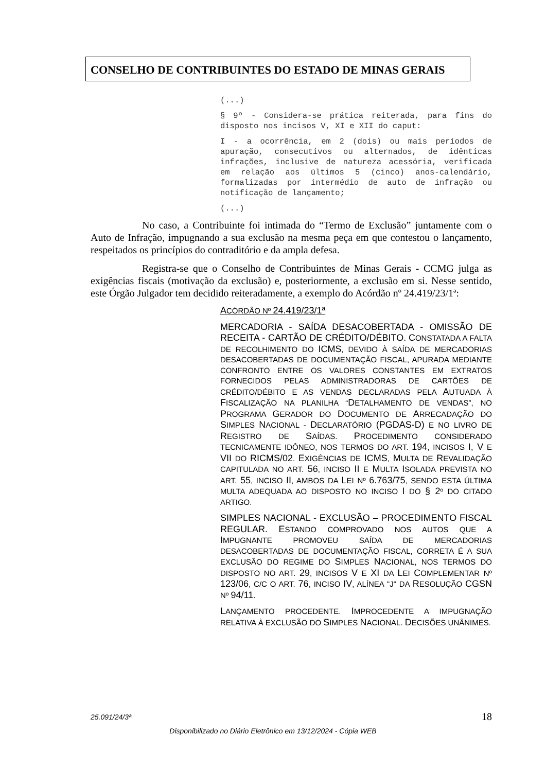CONSELHO DE CONTRIBUINTES DO ESTADO DE MINAS GERAIS
(...)
§ 9º - Considera-se prática reiterada, para fins do disposto nos incisos V, XI e XII do caput:
I - a ocorrência, em 2 (dois) ou mais períodos de apuração, consecutivos ou alternados, de idênticas infrações, inclusive de natureza acessória, verificada em relação aos últimos 5 (cinco) anos-calendário, formalizadas por intermédio de auto de infração ou notificação de lançamento;
(...)
No caso, a Contribuinte foi intimada do “Termo de Exclusão” juntamente com o Auto de Infração, impugnando a sua exclusão na mesma peça em que contestou o lançamento, respeitados os princípios do contraditório e da ampla defesa.
Registra-se que o Conselho de Contribuintes de Minas Gerais - CCMG julga as exigências fiscais (motivação da exclusão) e, posteriormente, a exclusão em si. Nesse sentido, este Órgão Julgador tem decidido reiteradamente, a exemplo do Acórdão nº 24.419/23/1ª:
ACÓRDÃO Nº 24.419/23/1ª
MERCADORIA - SAÍDA DESACOBERTADA - OMISSÃO DE RECEITA - CARTÃO DE CRÉDITO/DÉBITO. CONSTATADA A FALTA DE RECOLHIMENTO DO ICMS, DEVIDO À SAÍDA DE MERCADORIAS DESACOBERTADAS DE DOCUMENTAÇÃO FISCAL, APURADA MEDIANTE CONFRONTO ENTRE OS VALORES CONSTANTES EM EXTRATOS FORNECIDOS PELAS ADMINISTRADORAS DE CARTÕES DE CRÉDITO/DÉBITO E AS VENDAS DECLARADAS PELA AUTUADA À FISCALIZAÇÃO NA PLANILHA “DETALHAMENTO DE VENDAS”, NO PROGRAMA GERADOR DO DOCUMENTO DE ARRECADAÇÃO DO SIMPLES NACIONAL - DECLARATÓRIO (PGDAS-D) E NO LIVRO DE REGISTRO DE SAÍDAS. PROCEDIMENTO CONSIDERADO TECNICAMENTE IDÔNEO, NOS TERMOS DO ART. 194, INCISOS I, V E VII DO RICMS/02. EXIGÊNCIAS DE ICMS, MULTA DE REVALIDAÇÃO CAPITULADA NO ART. 56, INCISO II E MULTA ISOLADA PREVISTA NO ART. 55, INCISO II, AMBOS DA LEI Nº 6.763/75, SENDO ESTA ÚLTIMA MULTA ADEQUADA AO DISPOSTO NO INCISO I DO § 2º DO CITADO ARTIGO.
SIMPLES NACIONAL - EXCLUSÃO – PROCEDIMENTO FISCAL REGULAR. ESTANDO COMPROVADO NOS AUTOS QUE A IMPUGNANTE PROMOVEU SAÍDA DE MERCADORIAS DESACOBERTADAS DE DOCUMENTAÇÃO FISCAL, CORRETA É A SUA EXCLUSÃO DO REGIME DO SIMPLES NACIONAL, NOS TERMOS DO DISPOSTO NO ART. 29, INCISOS V E XI DA LEI COMPLEMENTAR Nº 123/06, C/C O ART. 76, INCISO IV, ALÍNEA "J" DA RESOLUÇÃO CGSN Nº 94/11.
LANÇAMENTO PROCEDENTE. IMPROCEDENTE A IMPUGNAÇÃO RELATIVA À EXCLUSÃO DO SIMPLES NACIONAL. DECISÕES UNÂNIMES.
25.091/24/3ª 18
Disponibilizado no Diário Eletrônico em 13/12/2024 - Cópia WEB